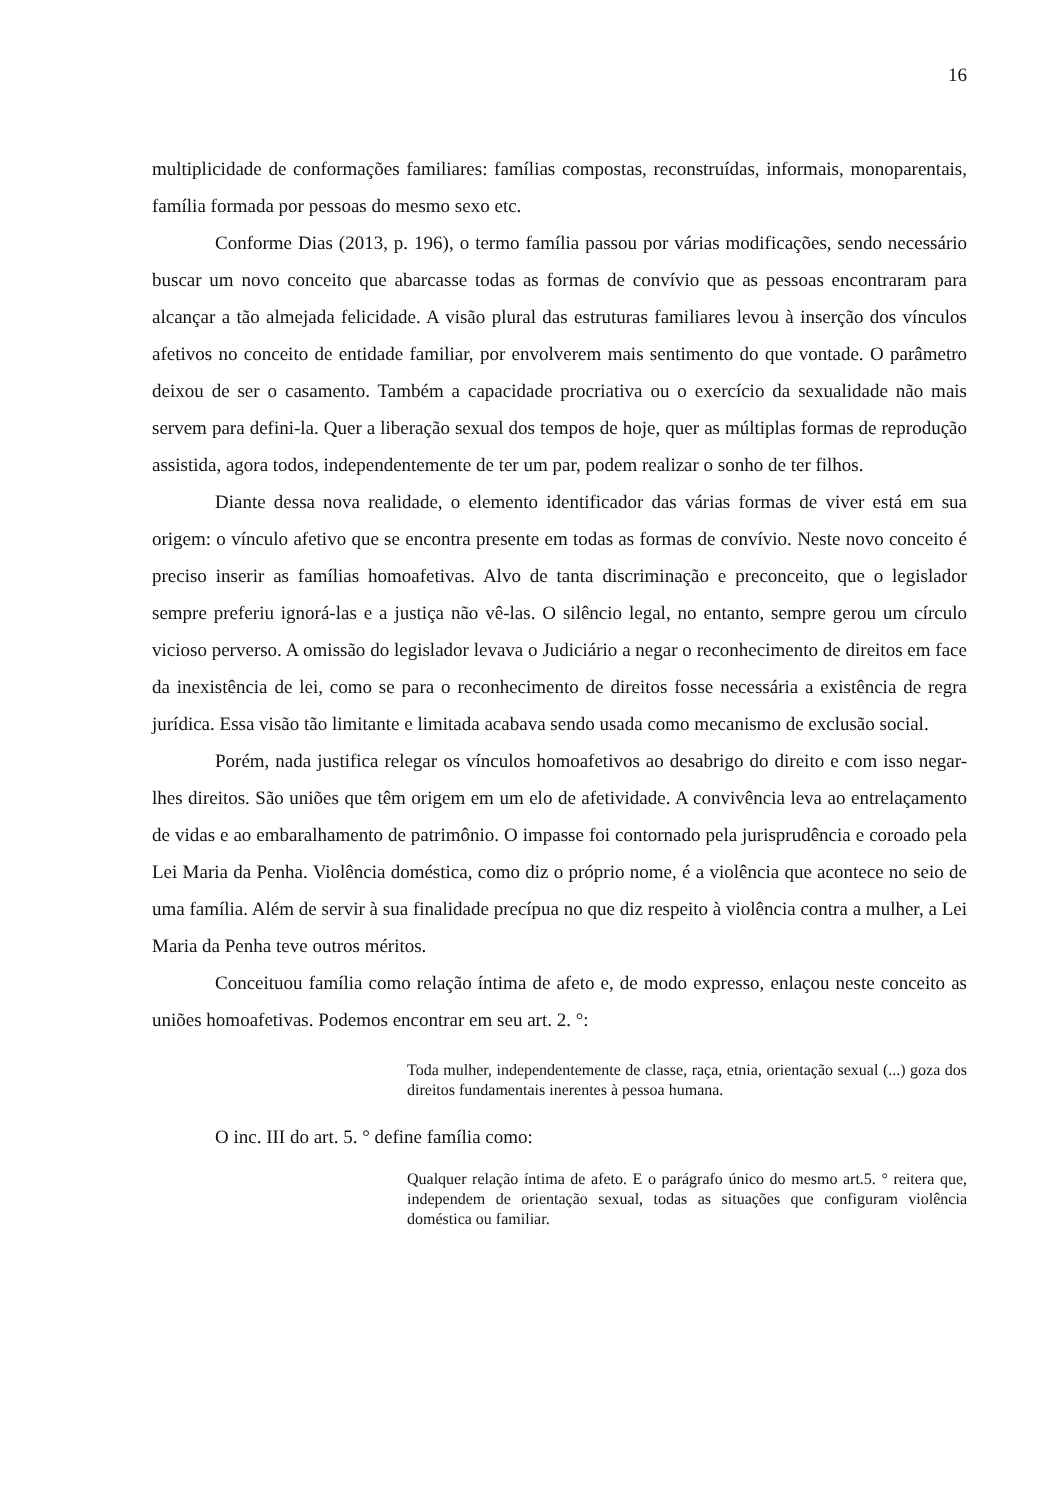16
multiplicidade de conformações familiares: famílias compostas, reconstruídas, informais, monoparentais, família formada por pessoas do mesmo sexo etc.
Conforme Dias (2013, p. 196), o termo família passou por várias modificações, sendo necessário buscar um novo conceito que abarcasse todas as formas de convívio que as pessoas encontraram para alcançar a tão almejada felicidade. A visão plural das estruturas familiares levou à inserção dos vínculos afetivos no conceito de entidade familiar, por envolverem mais sentimento do que vontade. O parâmetro deixou de ser o casamento. Também a capacidade procriativa ou o exercício da sexualidade não mais servem para defini-la. Quer a liberação sexual dos tempos de hoje, quer as múltiplas formas de reprodução assistida, agora todos, independentemente de ter um par, podem realizar o sonho de ter filhos.
Diante dessa nova realidade, o elemento identificador das várias formas de viver está em sua origem: o vínculo afetivo que se encontra presente em todas as formas de convívio. Neste novo conceito é preciso inserir as famílias homoafetivas. Alvo de tanta discriminação e preconceito, que o legislador sempre preferiu ignorá-las e a justiça não vê-las. O silêncio legal, no entanto, sempre gerou um círculo vicioso perverso. A omissão do legislador levava o Judiciário a negar o reconhecimento de direitos em face da inexistência de lei, como se para o reconhecimento de direitos fosse necessária a existência de regra jurídica. Essa visão tão limitante e limitada acabava sendo usada como mecanismo de exclusão social.
Porém, nada justifica relegar os vínculos homoafetivos ao desabrigo do direito e com isso negar-lhes direitos. São uniões que têm origem em um elo de afetividade. A convivência leva ao entrelaçamento de vidas e ao embaralhamento de patrimônio. O impasse foi contornado pela jurisprudência e coroado pela Lei Maria da Penha. Violência doméstica, como diz o próprio nome, é a violência que acontece no seio de uma família. Além de servir à sua finalidade precípua no que diz respeito à violência contra a mulher, a Lei Maria da Penha teve outros méritos.
Conceituou família como relação íntima de afeto e, de modo expresso, enlaçou neste conceito as uniões homoafetivas. Podemos encontrar em seu art. 2. °:
Toda mulher, independentemente de classe, raça, etnia, orientação sexual (...) goza dos direitos fundamentais inerentes à pessoa humana.
O inc. III do art. 5. ° define família como:
Qualquer relação íntima de afeto. E o parágrafo único do mesmo art.5. ° reitera que, independem de orientação sexual, todas as situações que configuram violência doméstica ou familiar.